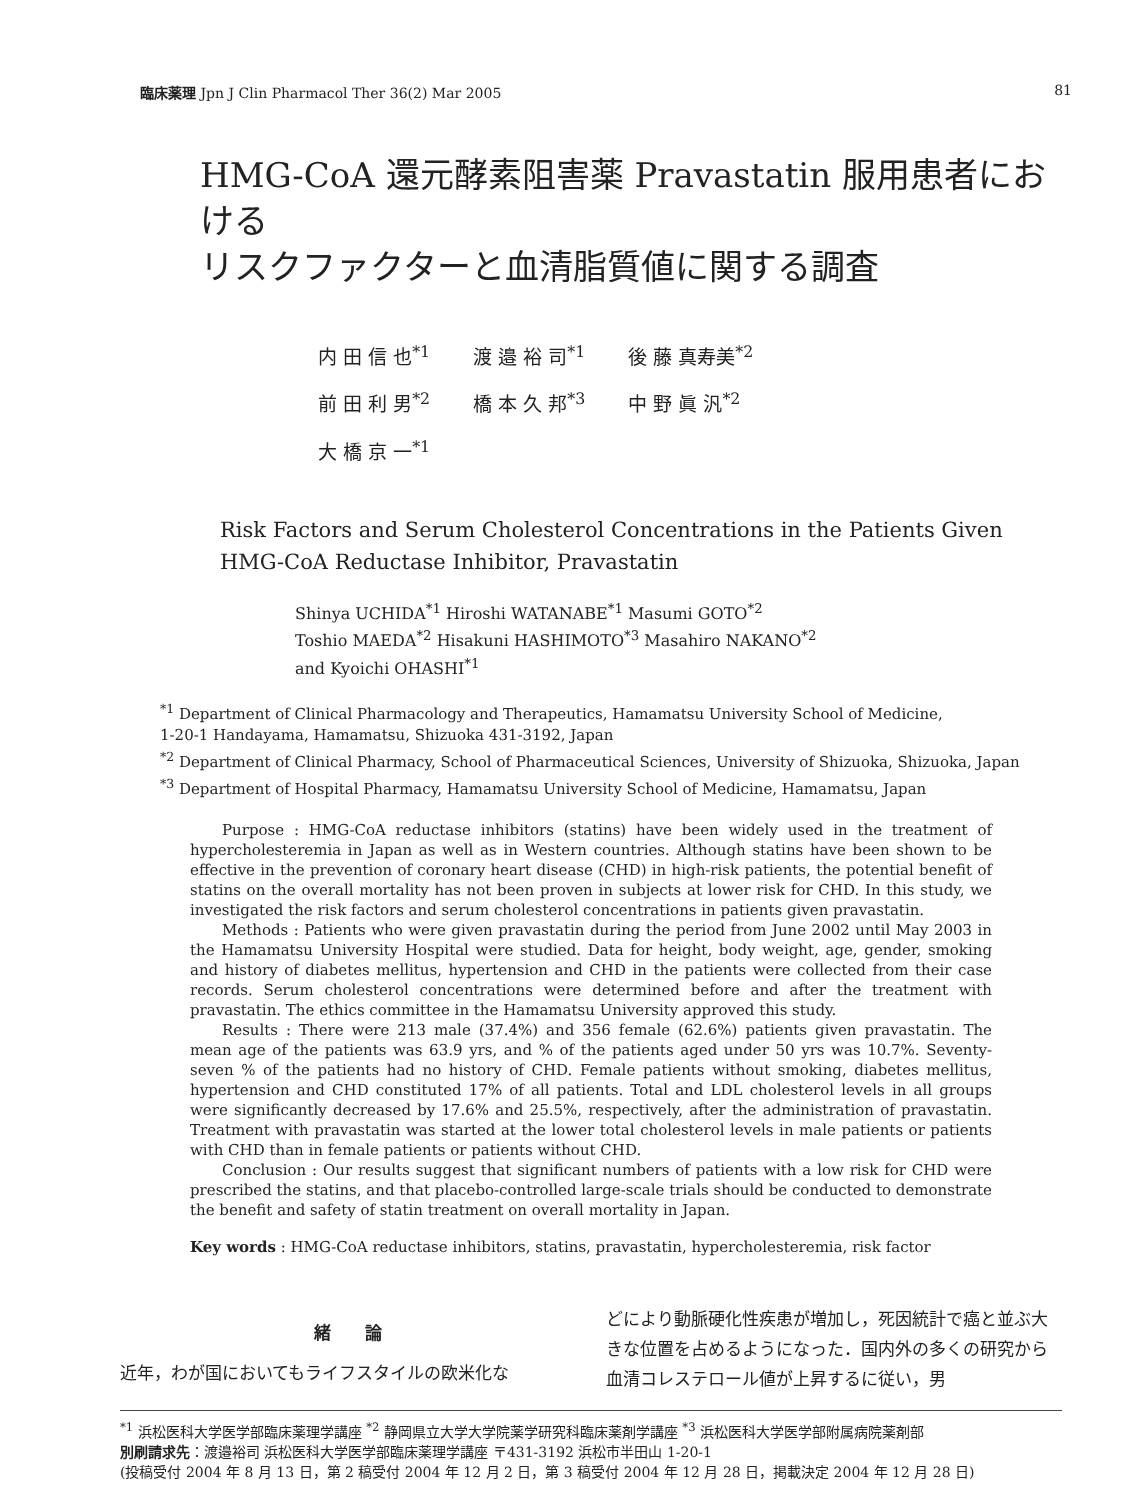臨床薬理 Jpn J Clin Pharmacol Ther 36(2) Mar 2005 81
HMG-CoA 還元酵素阻害薬 Pravastatin 服用患者における
リスクファクターと血清脂質値に関する調査
| 内 田 信 也<sup>*1</sup> | 渡 邉 裕 司<sup>*1</sup> | 後 藤 真寿美<sup>*2</sup> |
| 前 田 利 男<sup>*2</sup> | 橋 本 久 邦<sup>*3</sup> | 中 野 眞 汎<sup>*2</sup> |
| 大 橋 京 一<sup>*1</sup> | | |
Risk Factors and Serum Cholesterol Concentrations in the Patients Given
HMG-CoA Reductase Inhibitor, Pravastatin
Shinya UCHIDA<sup>*1</sup> Hiroshi WATANABE<sup>*1</sup> Masumi GOTO<sup>*2</sup>
Toshio MAEDA<sup>*2</sup> Hisakuni HASHIMOTO<sup>*3</sup> Masahiro NAKANO<sup>*2</sup>
and Kyoichi OHASHI<sup>*1</sup>
<sup>*1</sup> Department of Clinical Pharmacology and Therapeutics, Hamamatsu University School of Medicine,
1-20-1 Handayama, Hamamatsu, Shizuoka 431-3192, Japan
<sup>*2</sup> Department of Clinical Pharmacy, School of Pharmaceutical Sciences, University of Shizuoka, Shizuoka, Japan
<sup>*3</sup> Department of Hospital Pharmacy, Hamamatsu University School of Medicine, Hamamatsu, Japan
Purpose : HMG-CoA reductase inhibitors (statins) have been widely used in the treatment of hypercholesteremia in Japan as well as in Western countries. Although statins have been shown to be effective in the prevention of coronary heart disease (CHD) in high-risk patients, the potential benefit of statins on the overall mortality has not been proven in subjects at lower risk for CHD. In this study, we investigated the risk factors and serum cholesterol concentrations in patients given pravastatin.
Methods : Patients who were given pravastatin during the period from June 2002 until May 2003 in the Hamamatsu University Hospital were studied. Data for height, body weight, age, gender, smoking and history of diabetes mellitus, hypertension and CHD in the patients were collected from their case records. Serum cholesterol concentrations were determined before and after the treatment with pravastatin. The ethics committee in the Hamamatsu University approved this study.
Results : There were 213 male (37.4%) and 356 female (62.6%) patients given pravastatin. The mean age of the patients was 63.9 yrs, and % of the patients aged under 50 yrs was 10.7%. Seventy-seven % of the patients had no history of CHD. Female patients without smoking, diabetes mellitus, hypertension and CHD constituted 17% of all patients. Total and LDL cholesterol levels in all groups were significantly decreased by 17.6% and 25.5%, respectively, after the administration of pravastatin. Treatment with pravastatin was started at the lower total cholesterol levels in male patients or patients with CHD than in female patients or patients without CHD.
Conclusion : Our results suggest that significant numbers of patients with a low risk for CHD were prescribed the statins, and that placebo-controlled large-scale trials should be conducted to demonstrate the benefit and safety of statin treatment on overall mortality in Japan.
Key words : HMG-CoA reductase inhibitors, statins, pravastatin, hypercholesteremia, risk factor
緒　　論
近年，わが国においてもライフスタイルの欧米化な
どにより動脈硬化性疾患が増加し，死因統計で癌と並ぶ大きな位置を占めるようになった．国内外の多くの研究から血清コレステロール値が上昇するに従い，男
<sup>*1</sup> 浜松医科大学医学部臨床薬理学講座 <sup>*2</sup> 静岡県立大学大学院薬学研究科臨床薬剤学講座 <sup>*3</sup> 浜松医科大学医学部附属病院薬剤部
別刷請求先：渡邉裕司 浜松医科大学医学部臨床薬理学講座 〒431-3192 浜松市半田山 1-20-1
(投稿受付 2004 年 8 月 13 日，第 2 稿受付 2004 年 12 月 2 日，第 3 稿受付 2004 年 12 月 28 日，掲載決定 2004 年 12 月 28 日)